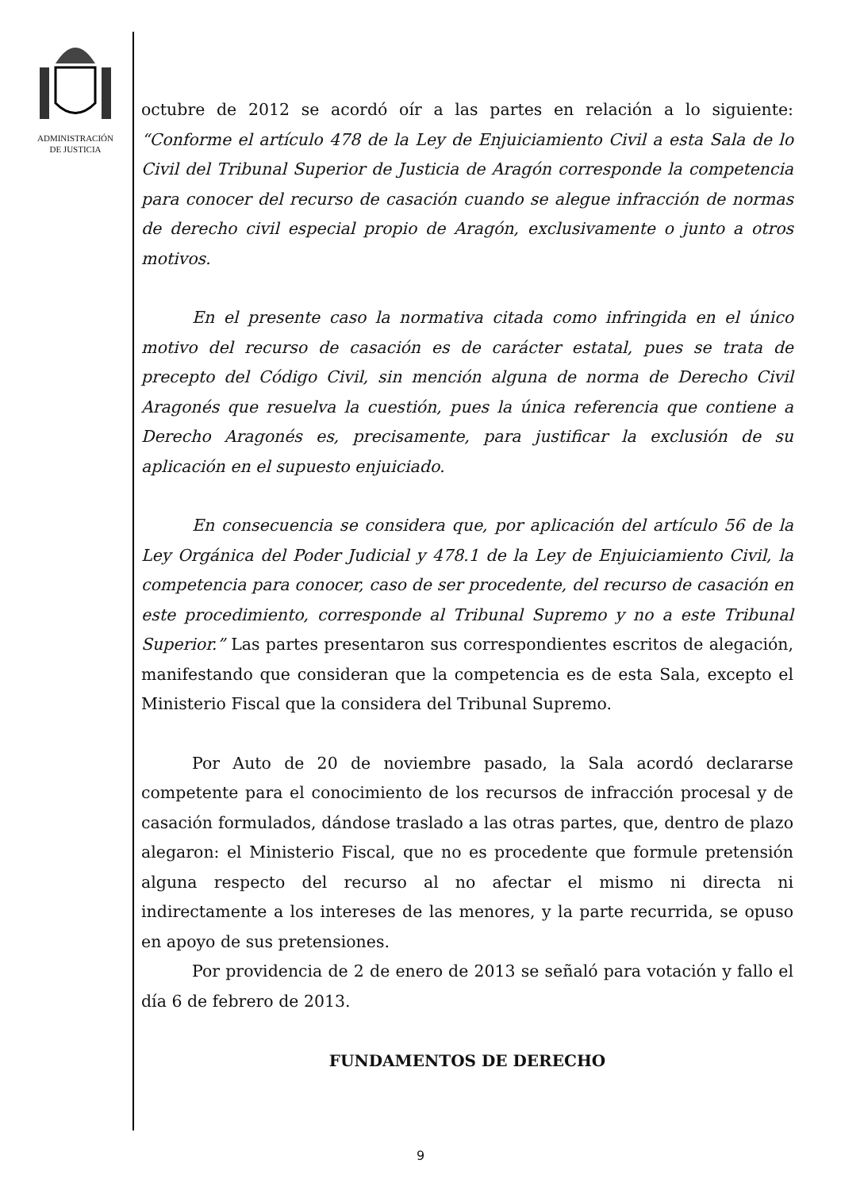ADMINISTRACIÓN
DE JUSTICIA
octubre de 2012 se acordó oír a las partes en relación a lo siguiente: “Conforme el artículo 478 de la Ley de Enjuiciamiento Civil a esta Sala de lo Civil del Tribunal Superior de Justicia de Aragón corresponde la competencia para conocer del recurso de casación cuando se alegue infracción de normas de derecho civil especial propio de Aragón, exclusivamente o junto a otros motivos.
En el presente caso la normativa citada como infringida en el único motivo del recurso de casación es de carácter estatal, pues se trata de precepto del Código Civil, sin mención alguna de norma de Derecho Civil Aragonés que resuelva la cuestión, pues la única referencia que contiene a Derecho Aragonés es, precisamente, para justificar la exclusión de su aplicación en el supuesto enjuiciado.
En consecuencia se considera que, por aplicación del artículo 56 de la Ley Orgánica del Poder Judicial y 478.1 de la Ley de Enjuiciamiento Civil, la competencia para conocer, caso de ser procedente, del recurso de casación en este procedimiento, corresponde al Tribunal Supremo y no a este Tribunal Superior.” Las partes presentaron sus correspondientes escritos de alegación, manifestando que consideran que la competencia es de esta Sala, excepto el Ministerio Fiscal que la considera del Tribunal Supremo.
Por Auto de 20 de noviembre pasado, la Sala acordó declararse competente para el conocimiento de los recursos de infracción procesal y de casación formulados, dándose traslado a las otras partes, que, dentro de plazo alegaron: el Ministerio Fiscal, que no es procedente que formule pretensión alguna respecto del recurso al no afectar el mismo ni directa ni indirectamente a los intereses de las menores, y la parte recurrida, se opuso en apoyo de sus pretensiones.
Por providencia de 2 de enero de 2013 se señaló para votación y fallo el día 6 de febrero de 2013.
FUNDAMENTOS DE DERECHO
9